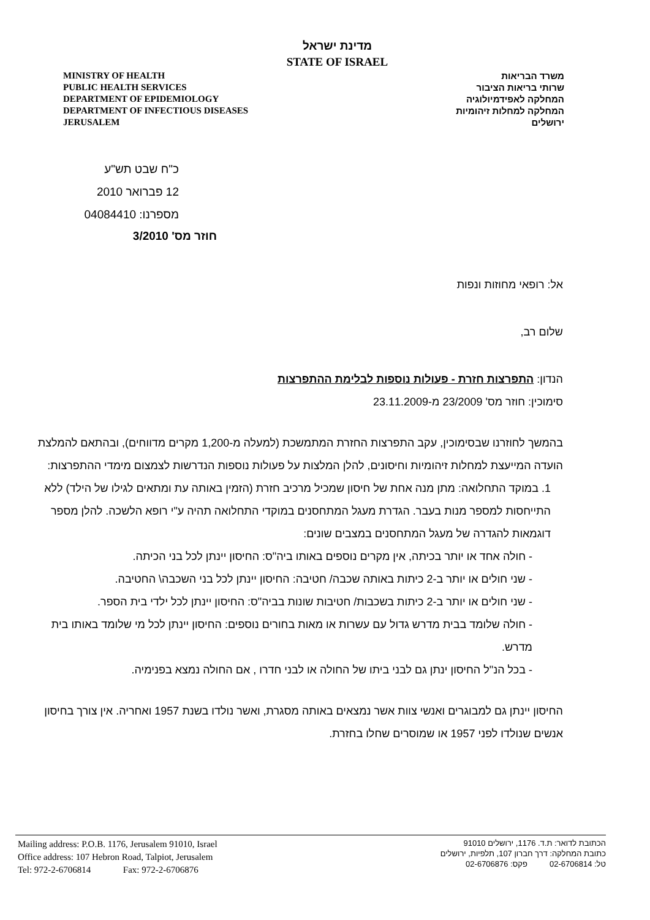מדינת ישראל
STATE OF ISRAEL
MINISTRY OF HEALTH
PUBLIC HEALTH SERVICES
DEPARTMENT OF EPIDEMIOLOGY
DEPARTMENT OF INFECTIOUS DISEASES
JERUSALEM
משרד הבריאות
שרותי בריאות הציבור
המחלקה לאפידמיולוגיה
המחלקה למחלות זיהומיות
ירושלים
כ"ח שבט תש"ע
12 פברואר 2010
מספרנו: 04084410
חוזר מס' 3/2010
אל: רופאי מחוזות ונפות
שלום רב,
הנדון: התפרצות חזרת - פעולות נוספות לבלימת ההתפרצות
סימוכין: חוזר מס' 23/2009 מ-23.11.2009
בהמשך לחוזרנו שבסימוכין, עקב התפרצות החזרת המתמשכת (למעלה מ-1,200 מקרים מדווחים), ובהתאם להמלצת הועדה המייעצת למחלות זיהומיות וחיסונים, להלן המלצות על פעולות נוספות הנדרשות לצמצום מימדי ההתפרצות:
1. במוקד התחלואה: מתן מנה אחת של חיסון שמכיל מרכיב חזרת (הזמין באותה עת ומתאים לגילו של הילד) ללא התייחסות למספר מנות בעבר. הגדרת מעגל המתחסנים במוקדי התחלואה תהיה ע"י רופא הלשכה. להלן מספר דוגמאות להגדרה של מעגל המתחסנים במצבים שונים:
- חולה אחד או יותר בכיתה, אין מקרים נוספים באותו ביה"ס: החיסון יינתן לכל בני הכיתה.
- שני חולים או יותר ב-2 כיתות באותה שכבה/ חטיבה: החיסון יינתן לכל בני השכבה\ החטיבה.
- שני חולים או יותר ב-2 כיתות בשכבות/ חטיבות שונות בביה"ס: החיסון יינתן לכל ילדי בית הספר.
- חולה שלומד בבית מדרש גדול עם עשרות או מאות בחורים נוספים: החיסון יינתן לכל מי שלומד באותו בית מדרש.
- בכל הנ"ל החיסון ינתן גם לבני ביתו של החולה או לבני חדרו , אם החולה נמצא בפנימיה.
החיסון יינתן גם למבוגרים ואנשי צוות אשר נמצאים באותה מסגרת, ואשר נולדו בשנת 1957 ואחריה. אין צורך בחיסון אנשים שנולדו לפני 1957 או שמוסרים שחלו בחזרת.
Mailing address: P.O.B. 1176, Jerusalem 91010, Israel
Office address: 107 Hebron Road, Talpiot, Jerusalem
Tel: 972-2-6706814 Fax: 972-2-6706876
הכתובת לדואר: ת.ד. 1176, ירושלים 91010
כתובת המחלקה: דרך חברון 107, תלפיות, ירושלים
טל: 02-6706814 פקס: 02-6706876